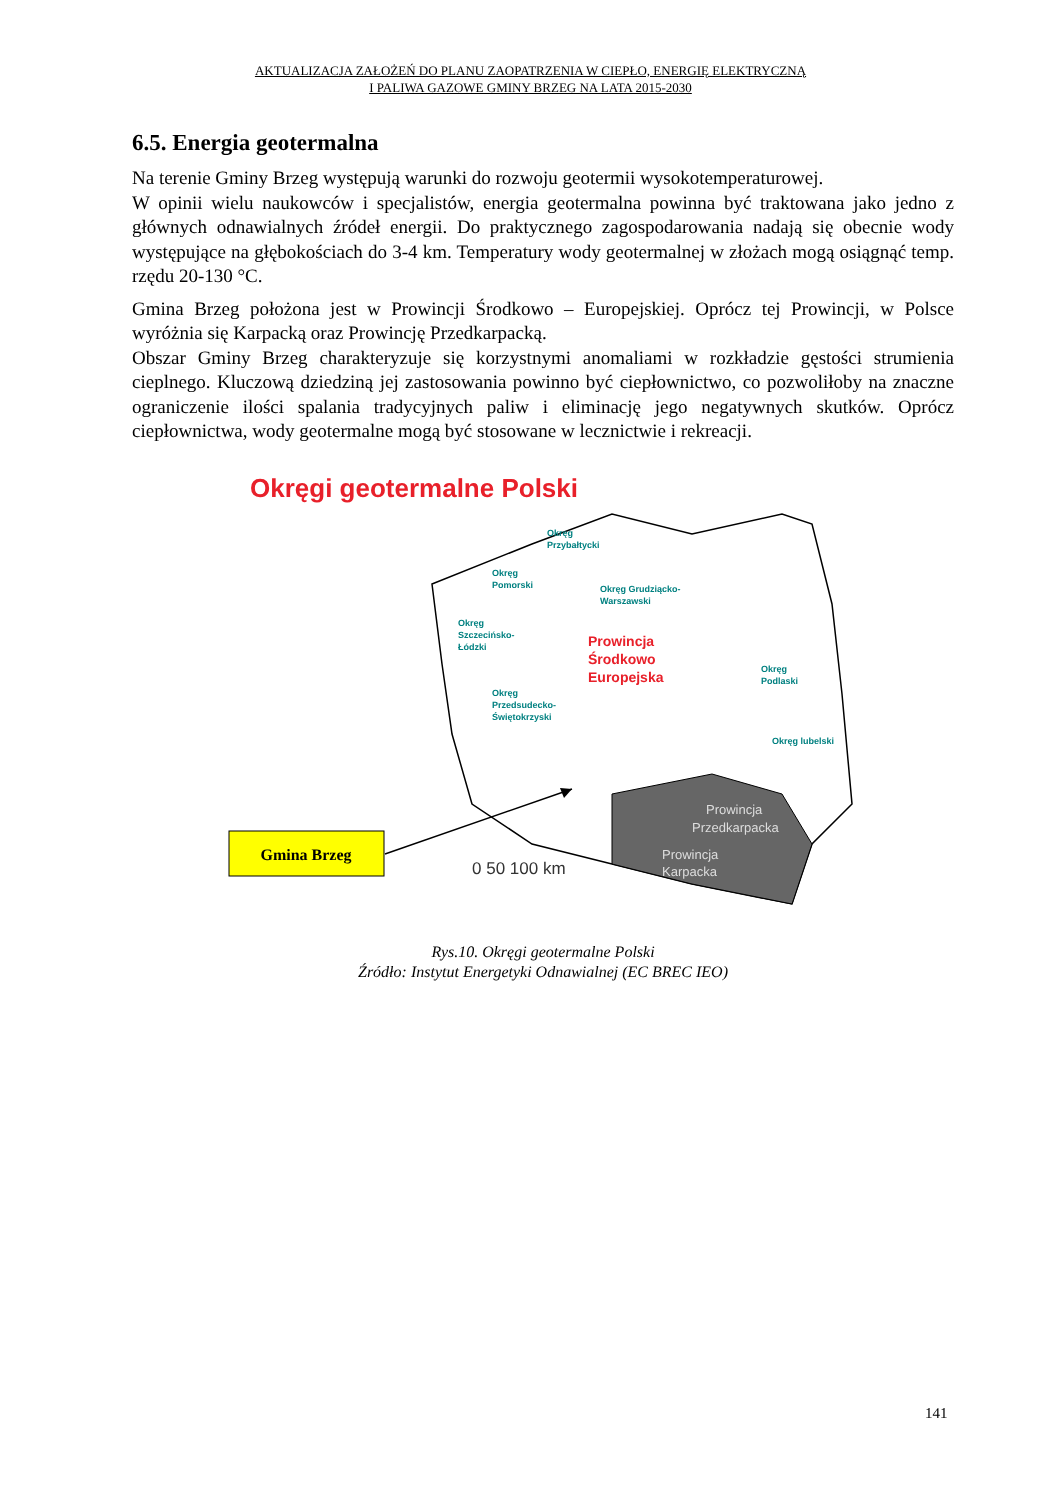AKTUALIZACJA ZAŁOŻEŃ DO PLANU ZAOPATRZENIA W CIEPŁO, ENERGIĘ ELEKTRYCZNĄ
I PALIWA GAZOWE GMINY BRZEG NA LATA 2015-2030
6.5. Energia geotermalna
Na terenie Gminy Brzeg występują warunki do rozwoju geotermii wysokotemperaturowej.
W opinii wielu naukowców i specjalistów, energia geotermalna powinna być traktowana jako jedno z głównych odnawialnych źródeł energii. Do praktycznego zagospodarowania nadają się obecnie wody występujące na głębokościach do 3-4 km. Temperatury wody geotermalnej w złożach mogą osiągnąć temp. rzędu 20-130 °C.
Gmina Brzeg położona jest w Prowincji Środkowo – Europejskiej. Oprócz tej Prowincji, w Polsce wyróżnia się Karpacką oraz Prowincję Przedkarpacką.
Obszar Gminy Brzeg charakteryzuje się korzystnymi anomaliami w rozkładzie gęstości strumienia cieplnego. Kluczową dziedziną jej zastosowania powinno być ciepłownictwo, co pozwoliłoby na znaczne ograniczenie ilości spalania tradycyjnych paliw i eliminację jego negatywnych skutków. Oprócz ciepłownictwa, wody geotermalne mogą być stosowane w lecznictwie i rekreacji.
Okręgi geotermalne Polski
Okręg
Przybałtycki
Okręg
Pomorski
Okręg Grudziącko-
Warszawski
Okręg
Szczecińsko-
Łódzki
Okręg
Przedsudecko-
Świętokrzyski
Okręg
Podlaski
Okręg lubelski
Prowincja
Środkowo
Europejska
Prowincja
Przedkarpacka
Prowincja
Karpacka
0 50 100 km
Gmina Brzeg
Rys.10. Okręgi geotermalne Polski
Źródło: Instytut Energetyki Odnawialnej (EC BREC IEO)
141